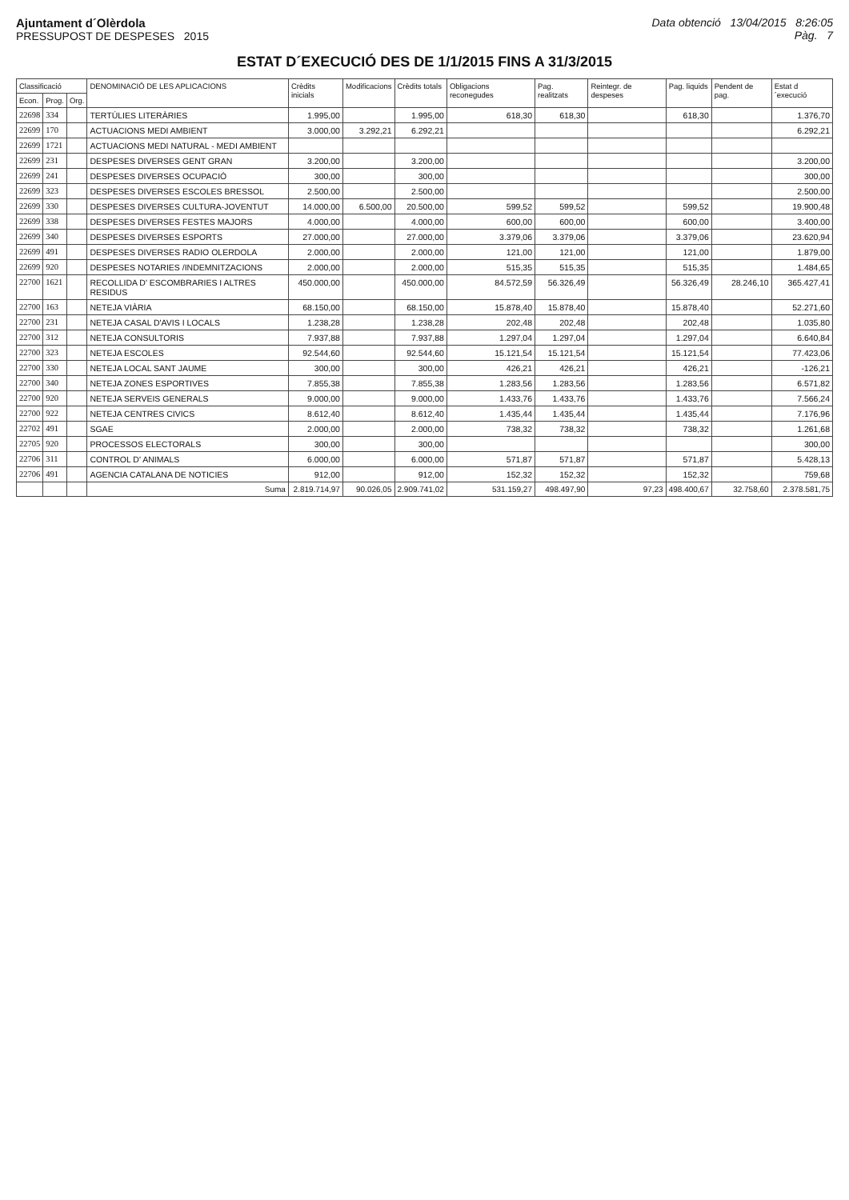Ajuntament d´Olèrdola
PRESSUPOST DE DESPESES 2015
Data obtenció 13/04/2015 8:26:05
Pàg. 7
ESTAT D´EXECUCIÓ DES DE 1/1/2015 FINS A 31/3/2015
| Classificació | | | DENOMINACIÓ DE LES APLICACIONS | Crèdits inicials | Modificacions | Crèdits totals | Obligacions reconegudes | Pag. realitzats | Reintegr. de despeses | Pag. liquids | Pendent de pag. | Estat d´execució |
| --- | --- | --- | --- | --- | --- | --- | --- | --- | --- | --- | --- | --- |
| Econ. | Prog. | Org. | | | | | | | | | | |
| 22698 | 334 | | TERTÚLIES LITERÀRIES | 1.995,00 | | 1.995,00 | 618,30 | 618,30 | | 618,30 | | 1.376,70 |
| 22699 | 170 | | ACTUACIONS MEDI AMBIENT | 3.000,00 | 3.292,21 | 6.292,21 | | | | | | 6.292,21 |
| 22699 | 1721 | | ACTUACIONS MEDI NATURAL - MEDI AMBIENT | | | | | | | | | |
| 22699 | 231 | | DESPESES DIVERSES GENT GRAN | 3.200,00 | | 3.200,00 | | | | | | 3.200,00 |
| 22699 | 241 | | DESPESES DIVERSES OCUPACIÓ | 300,00 | | 300,00 | | | | | | 300,00 |
| 22699 | 323 | | DESPESES DIVERSES ESCOLES BRESSOL | 2.500,00 | | 2.500,00 | | | | | | 2.500,00 |
| 22699 | 330 | | DESPESES DIVERSES CULTURA-JOVENTUT | 14.000,00 | 6.500,00 | 20.500,00 | 599,52 | 599,52 | | 599,52 | | 19.900,48 |
| 22699 | 338 | | DESPESES DIVERSES FESTES MAJORS | 4.000,00 | | 4.000,00 | 600,00 | 600,00 | | 600,00 | | 3.400,00 |
| 22699 | 340 | | DESPESES DIVERSES ESPORTS | 27.000,00 | | 27.000,00 | 3.379,06 | 3.379,06 | | 3.379,06 | | 23.620,94 |
| 22699 | 491 | | DESPESES DIVERSES RADIO OLERDOLA | 2.000,00 | | 2.000,00 | 121,00 | 121,00 | | 121,00 | | 1.879,00 |
| 22699 | 920 | | DESPESES NOTARIES /INDEMNITZACIONS | 2.000,00 | | 2.000,00 | 515,35 | 515,35 | | 515,35 | | 1.484,65 |
| 22700 | 1621 | | RECOLLIDA D' ESCOMBRARIES I ALTRES RESIDUS | 450.000,00 | | 450.000,00 | 84.572,59 | 56.326,49 | | 56.326,49 | 28.246,10 | 365.427,41 |
| 22700 | 163 | | NETEJA VIÀRIA | 68.150,00 | | 68.150,00 | 15.878,40 | 15.878,40 | | 15.878,40 | | 52.271,60 |
| 22700 | 231 | | NETEJA CASAL D'AVIS I LOCALS | 1.238,28 | | 1.238,28 | 202,48 | 202,48 | | 202,48 | | 1.035,80 |
| 22700 | 312 | | NETEJA CONSULTORIS | 7.937,88 | | 7.937,88 | 1.297,04 | 1.297,04 | | 1.297,04 | | 6.640,84 |
| 22700 | 323 | | NETEJA ESCOLES | 92.544,60 | | 92.544,60 | 15.121,54 | 15.121,54 | | 15.121,54 | | 77.423,06 |
| 22700 | 330 | | NETEJA LOCAL SANT JAUME | 300,00 | | 300,00 | 426,21 | 426,21 | | 426,21 | | -126,21 |
| 22700 | 340 | | NETEJA ZONES ESPORTIVES | 7.855,38 | | 7.855,38 | 1.283,56 | 1.283,56 | | 1.283,56 | | 6.571,82 |
| 22700 | 920 | | NETEJA SERVEIS GENERALS | 9.000,00 | | 9.000,00 | 1.433,76 | 1.433,76 | | 1.433,76 | | 7.566,24 |
| 22700 | 922 | | NETEJA CENTRES CIVICS | 8.612,40 | | 8.612,40 | 1.435,44 | 1.435,44 | | 1.435,44 | | 7.176,96 |
| 22702 | 491 | | SGAE | 2.000,00 | | 2.000,00 | 738,32 | 738,32 | | 738,32 | | 1.261,68 |
| 22705 | 920 | | PROCESSOS ELECTORALS | 300,00 | | 300,00 | | | | | | 300,00 |
| 22706 | 311 | | CONTROL D' ANIMALS | 6.000,00 | | 6.000,00 | 571,87 | 571,87 | | 571,87 | | 5.428,13 |
| 22706 | 491 | | AGENCIA CATALANA DE NOTICIES | 912,00 | | 912,00 | 152,32 | 152,32 | | 152,32 | | 759,68 |
| | | | Suma | 2.819.714,97 | 90.026,05 | 2.909.741,02 | 531.159,27 | 498.497,90 | 97,23 | 498.400,67 | 32.758,60 | 2.378.581,75 |